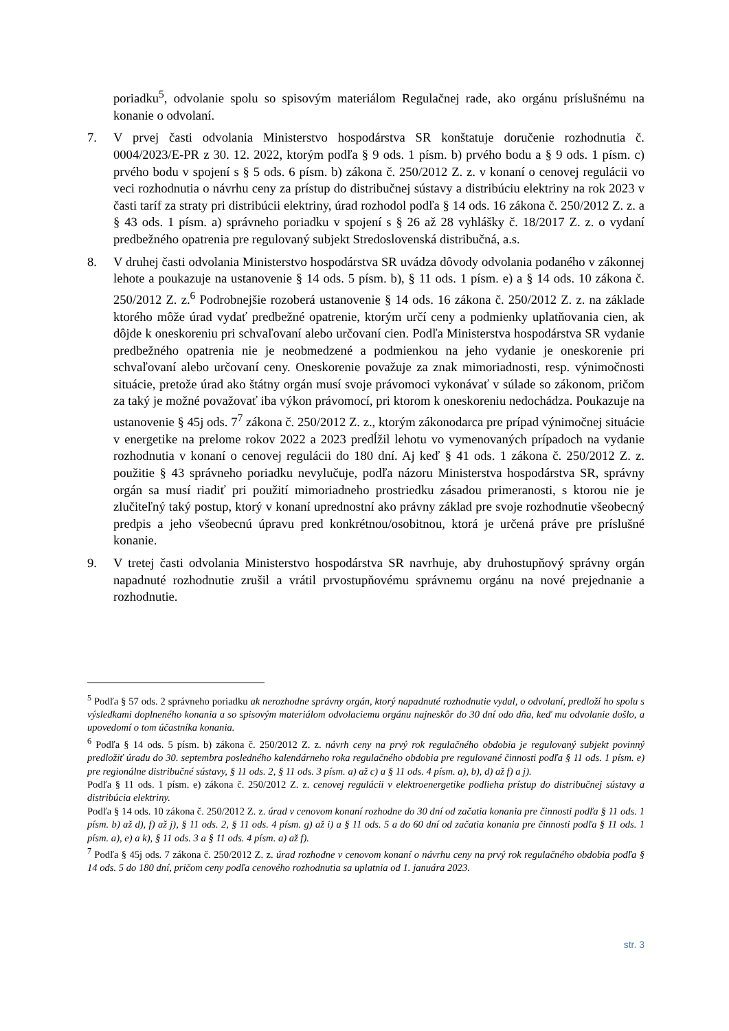poriadku<sup>5</sup>, odvolanie spolu so spisovým materiálom Regulačnej rade, ako orgánu príslušnému na konanie o odvolaní.
7. V prvej časti odvolania Ministerstvo hospodárstva SR konštatuje doručenie rozhodnutia č. 0004/2023/E-PR z 30. 12. 2022, ktorým podľa § 9 ods. 1 písm. b) prvého bodu a § 9 ods. 1 písm. c) prvého bodu v spojení s § 5 ods. 6 písm. b) zákona č. 250/2012 Z. z. v konaní o cenovej regulácii vo veci rozhodnutia o návrhu ceny za prístup do distribučnej sústavy a distribúciu elektriny na rok 2023 v časti taríf za straty pri distribúcii elektriny, úrad rozhodol podľa § 14 ods. 16 zákona č. 250/2012 Z. z. a § 43 ods. 1 písm. a) správneho poriadku v spojení s § 26 až 28 vyhlášky č. 18/2017 Z. z. o vydaní predbežného opatrenia pre regulovaný subjekt Stredoslovenská distribučná, a.s.
8. V druhej časti odvolania Ministerstvo hospodárstva SR uvádza dôvody odvolania podaného v zákonnej lehote a poukazuje na ustanovenie § 14 ods. 5 písm. b), § 11 ods. 1 písm. e) a § 14 ods. 10 zákona č. 250/2012 Z. z.<sup>6</sup> Podrobnejšie rozoberá ustanovenie § 14 ods. 16 zákona č. 250/2012 Z. z. na základe ktorého môže úrad vydať predbežné opatrenie, ktorým určí ceny a podmienky uplatňovania cien, ak dôjde k oneskoreniu pri schvaľovaní alebo určovaní cien. Podľa Ministerstva hospodárstva SR vydanie predbežného opatrenia nie je neobmedzené a podmienkou na jeho vydanie je oneskorenie pri schvaľovaní alebo určovaní ceny. Oneskorenie považuje za znak mimoriadnosti, resp. výnimočnosti situácie, pretože úrad ako štátny orgán musí svoje právomoci vykonávať v súlade so zákonom, pričom za taký je možné považovať iba výkon právomocí, pri ktorom k oneskoreniu nedochádza. Poukazuje na ustanovenie § 45j ods. 7<sup>7</sup> zákona č. 250/2012 Z. z., ktorým zákonodarca pre prípad výnimočnej situácie v energetike na prelome rokov 2022 a 2023 predĺžil lehotu vo vymenovaných prípadoch na vydanie rozhodnutia v konaní o cenovej regulácii do 180 dní. Aj keď § 41 ods. 1 zákona č. 250/2012 Z. z. použitie § 43 správneho poriadku nevylučuje, podľa názoru Ministerstva hospodárstva SR, správny orgán sa musí riadiť pri použití mimoriadneho prostriedku zásadou primeranosti, s ktorou nie je zlučiteľný taký postup, ktorý v konaní uprednostní ako právny základ pre svoje rozhodnutie všeobecný predpis a jeho všeobecnú úpravu pred konkrétnou/osobitnou, ktorá je určená práve pre príslušné konanie.
9. V tretej časti odvolania Ministerstvo hospodárstva SR navrhuje, aby druhostupňový správny orgán napadnuté rozhodnutie zrušil a vrátil prvostupňovému správnemu orgánu na nové prejednanie a rozhodnutie.
<sup>5</sup> Podľa § 57 ods. 2 správneho poriadku ak nerozhodne správny orgán, ktorý napadnuté rozhodnutie vydal, o odvolaní, predloží ho spolu s výsledkami doplneného konania a so spisovým materiálom odvolaciemu orgánu najneskôr do 30 dní odo dňa, keď mu odvolanie došlo, a upovedomí o tom účastníka konania.
<sup>6</sup> Podľa § 14 ods. 5 písm. b) zákona č. 250/2012 Z. z. návrh ceny na prvý rok regulačného obdobia je regulovaný subjekt povinný predložiť úradu do 30. septembra posledného kalendárneho roka regulačného obdobia pre regulované činnosti podľa § 11 ods. 1 písm. e) pre regionálne distribučné sústavy, § 11 ods. 2, § 11 ods. 3 písm. a) až c) a § 11 ods. 4 písm. a), b), d) až f) a j).
Podľa § 11 ods. 1 písm. e) zákona č. 250/2012 Z. z. cenovej regulácii v elektroenergetike podlieha prístup do distribučnej sústavy a distribúcia elektriny.
Podľa § 14 ods. 10 zákona č. 250/2012 Z. z. úrad v cenovom konaní rozhodne do 30 dní od začatia konania pre činnosti podľa § 11 ods. 1 písm. b) až d), f) až j), § 11 ods. 2, § 11 ods. 4 písm. g) až i) a § 11 ods. 5 a do 60 dní od začatia konania pre činnosti podľa § 11 ods. 1 písm. a), e) a k), § 11 ods. 3 a § 11 ods. 4 písm. a) až f).
<sup>7</sup> Podľa § 45j ods. 7 zákona č. 250/2012 Z. z. úrad rozhodne v cenovom konaní o návrhu ceny na prvý rok regulačného obdobia podľa § 14 ods. 5 do 180 dní, pričom ceny podľa cenového rozhodnutia sa uplatnia od 1. januára 2023.
str. 3